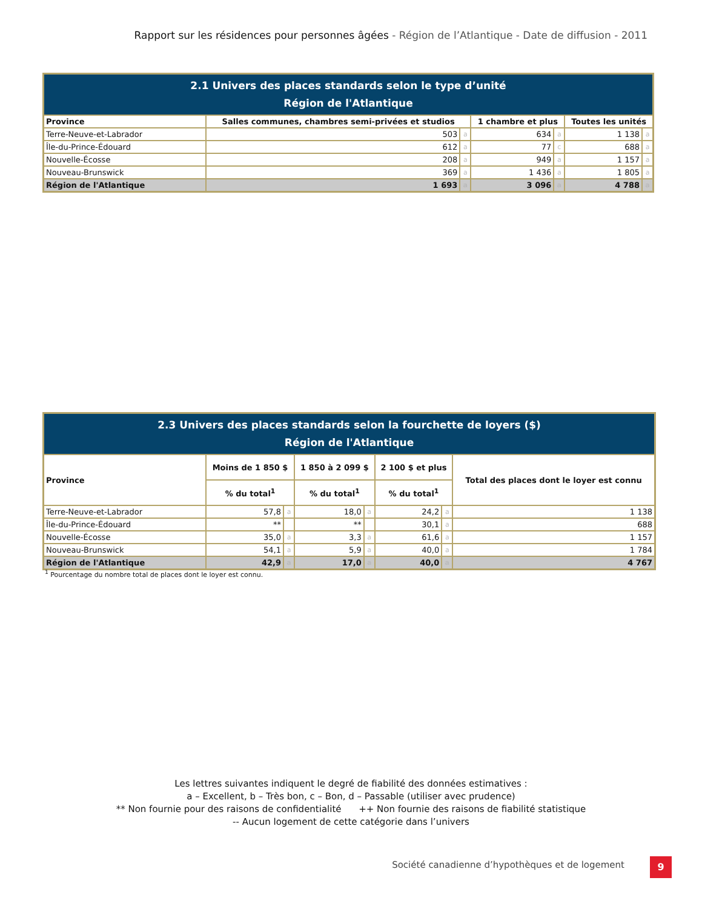Rapport sur les résidences pour personnes âgées - Région de l’Atlantique - Date de diffusion - 2011
| 2.1 Univers des places standards selon le type d’unité Région de l'Atlantique | | | | | | |
| --- | --- | --- | --- | --- | --- | --- |
| Province | Salles communes, chambres semi-privées et studios | | 1 chambre et plus | | Toutes les unités | |
| Terre-Neuve-et-Labrador | 503 | a | 634 | a | 1 138 | a |
| Île-du-Prince-Édouard | 612 | a | 77 | c | 688 | a |
| Nouvelle-Écosse | 208 | a | 949 | a | 1 157 | a |
| Nouveau-Brunswick | 369 | a | 1 436 | a | 1 805 | a |
| Région de l'Atlantique | 1 693 | a | 3 096 | a | 4 788 | a |
| 2.3 Univers des places standards selon la fourchette de loyers ($) Région de l'Atlantique | | | | | | | |
| --- | --- | --- | --- | --- | --- | --- | --- |
| Province | Moins de 1 850 $ | | 1 850 à 2 099 $ | | 2 100 $ et plus | | Total des places dont le loyer est connu |
| | % du total<sup>1</sup> | | % du total<sup>1</sup> | | % du total<sup>1</sup> | | |
| Terre-Neuve-et-Labrador | 57,8 | a | 18,0 | a | 24,2 | a | 1 138 |
| Île-du-Prince-Édouard | ** | | ** | | 30,1 | a | 688 |
| Nouvelle-Écosse | 35,0 | a | 3,3 | a | 61,6 | a | 1 157 |
| Nouveau-Brunswick | 54,1 | a | 5,9 | a | 40,0 | a | 1 784 |
| Région de l'Atlantique | 42,9 | a | 17,0 | a | 40,0 | a | 4 767 |
<sup>1</sup> Pourcentage du nombre total de places dont le loyer est connu.
Les lettres suivantes indiquent le degré de fiabilité des données estimatives :
a – Excellent, b – Très bon, c – Bon, d – Passable (utiliser avec prudence)
** Non fournie pour des raisons de confidentialité ++ Non fournie des raisons de fiabilité statistique
-- Aucun logement de cette catégorie dans l’univers
Société canadienne d’hypothèques et de logement
9